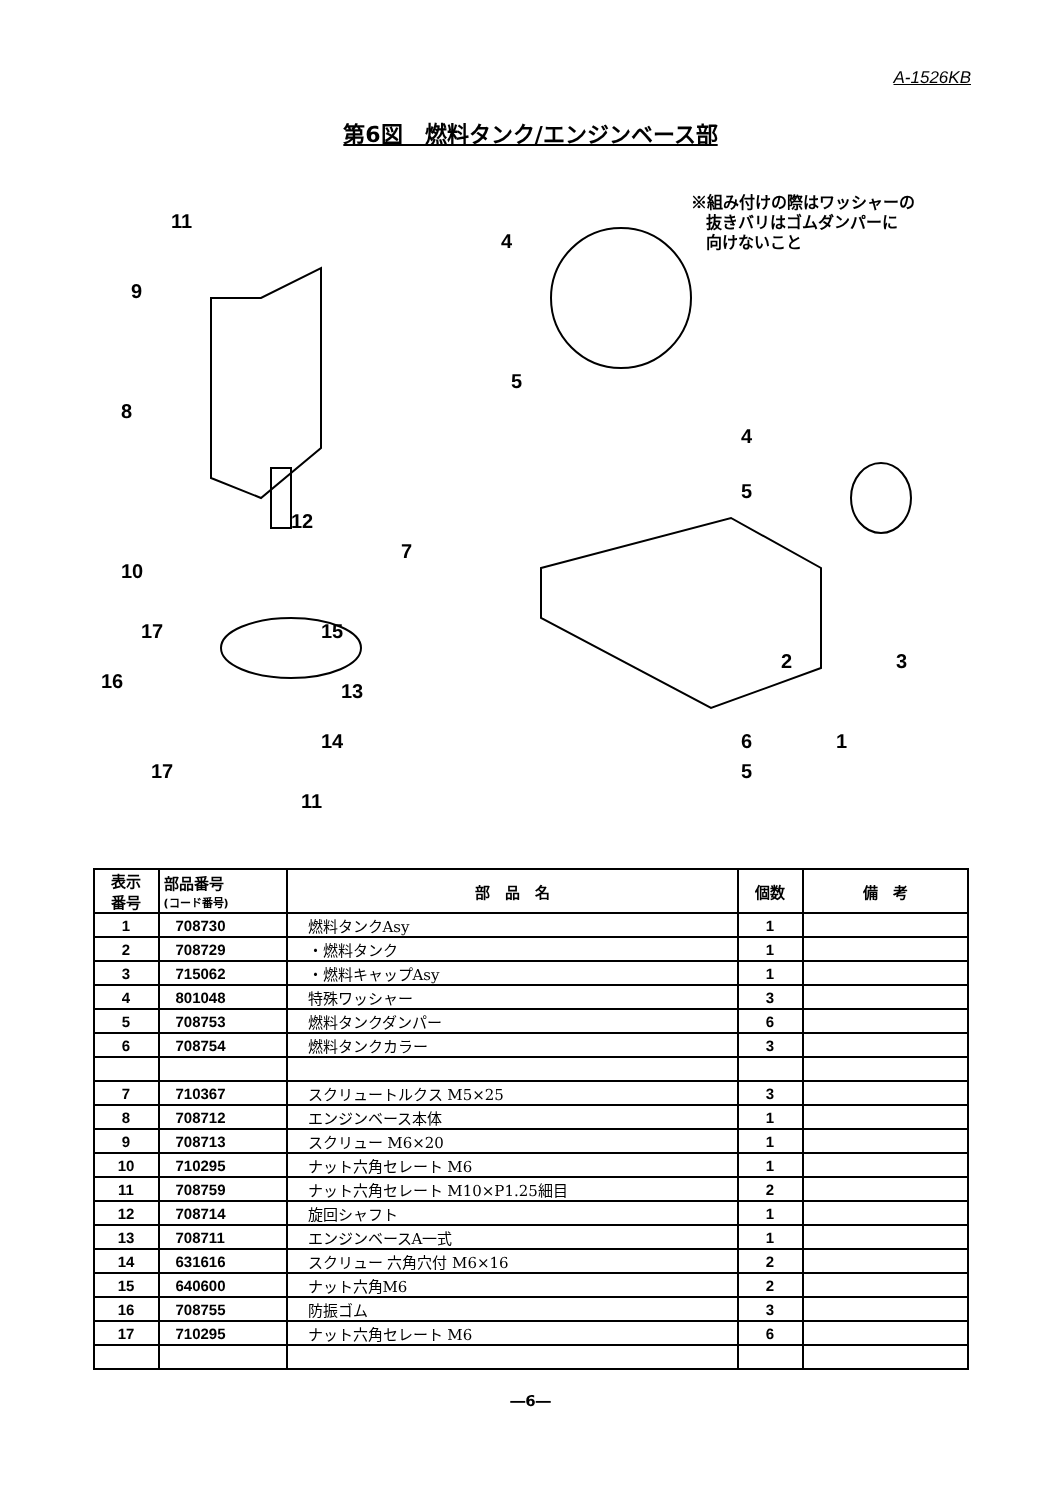A-1526KB
第6図　燃料タンク/エンジンベース部
11
9
8
12
7
10
17
15
16
13
14
17
11
4
5
4
5
6
5
2
3
1
※組み付けの際はワッシャーの
抜きバリはゴムダンパーに
向けないこと
| 表示 番号 | 部品番号 (コード番号) | 部 品 名 | 個数 | 備 考 |
| --- | --- | --- | --- | --- |
| 1 | 708730 | 燃料タンクAsy | 1 | |
| 2 | 708729 | ・燃料タンク | 1 | |
| 3 | 715062 | ・燃料キャップAsy | 1 | |
| 4 | 801048 | 特殊ワッシャー | 3 | |
| 5 | 708753 | 燃料タンクダンパー | 6 | |
| 6 | 708754 | 燃料タンクカラー | 3 | |
| 7 | 710367 | スクリュートルクス M5×25 | 3 | |
| 8 | 708712 | エンジンベース本体 | 1 | |
| 9 | 708713 | スクリュー M6×20 | 1 | |
| 10 | 710295 | ナット六角セレート M6 | 1 | |
| 11 | 708759 | ナット六角セレート M10×P1.25細目 | 2 | |
| 12 | 708714 | 旋回シャフト | 1 | |
| 13 | 708711 | エンジンベースA一式 | 1 | |
| 14 | 631616 | スクリュー 六角穴付 M6×16 | 2 | |
| 15 | 640600 | ナット六角M6 | 2 | |
| 16 | 708755 | 防振ゴム | 3 | |
| 17 | 710295 | ナット六角セレート M6 | 6 | |
―6―